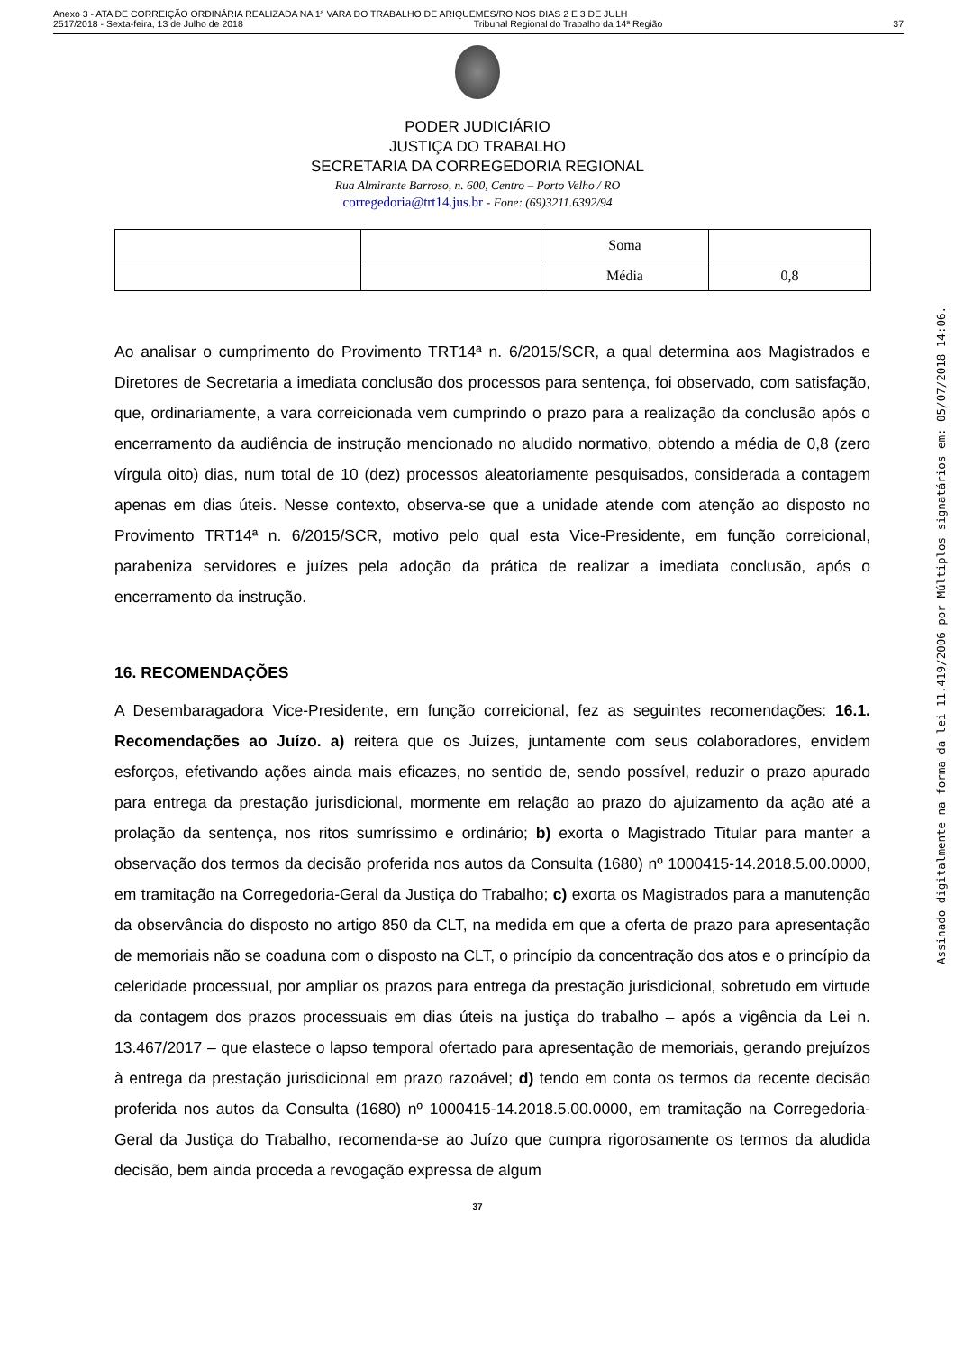Anexo 3 - ATA DE CORREIÇÃO ORDINÁRIA REALIZADA NA 1ª VARA DO TRABALHO DE ARIQUEMES/RO NOS DIAS 2 E 3 DE JULH
2517/2018 - Sexta-feira, 13 de Julho de 2018 Tribunal Regional do Trabalho da 14ª Região 37
PODER JUDICIÁRIO
JUSTIÇA DO TRABALHO
SECRETARIA DA CORREGEDORIA REGIONAL
Rua Almirante Barroso, n. 600, Centro – Porto Velho / RO
corregedoria@trt14.jus.br - Fone: (69)3211.6392/94
| | | Soma | |
| | | Média | 0,8 |
Ao analisar o cumprimento do Provimento TRT14ª n. 6/2015/SCR, a qual determina aos Magistrados e Diretores de Secretaria a imediata conclusão dos processos para sentença, foi observado, com satisfação, que, ordinariamente, a vara correicionada vem cumprindo o prazo para a realização da conclusão após o encerramento da audiência de instrução mencionado no aludido normativo, obtendo a média de 0,8 (zero vírgula oito) dias, num total de 10 (dez) processos aleatoriamente pesquisados, considerada a contagem apenas em dias úteis. Nesse contexto, observa-se que a unidade atende com atenção ao disposto no Provimento TRT14ª n. 6/2015/SCR, motivo pelo qual esta Vice-Presidente, em função correicional, parabeniza servidores e juízes pela adoção da prática de realizar a imediata conclusão, após o encerramento da instrução.
16. RECOMENDAÇÕES
A Desembaragadora Vice-Presidente, em função correicional, fez as seguintes recomendações: 16.1. Recomendações ao Juízo. a) reitera que os Juízes, juntamente com seus colaboradores, envidem esforços, efetivando ações ainda mais eficazes, no sentido de, sendo possível, reduzir o prazo apurado para entrega da prestação jurisdicional, mormente em relação ao prazo do ajuizamento da ação até a prolação da sentença, nos ritos sumríssimo e ordinário; b) exorta o Magistrado Titular para manter a observação dos termos da decisão proferida nos autos da Consulta (1680) nº 1000415-14.2018.5.00.0000, em tramitação na Corregedoria-Geral da Justiça do Trabalho; c) exorta os Magistrados para a manutenção da observância do disposto no artigo 850 da CLT, na medida em que a oferta de prazo para apresentação de memoriais não se coaduna com o disposto na CLT, o princípio da concentração dos atos e o princípio da celeridade processual, por ampliar os prazos para entrega da prestação jurisdicional, sobretudo em virtude da contagem dos prazos processuais em dias úteis na justiça do trabalho – após a vigência da Lei n. 13.467/2017 – que elastece o lapso temporal ofertado para apresentação de memoriais, gerando prejuízos à entrega da prestação jurisdicional em prazo razoável; d) tendo em conta os termos da recente decisão proferida nos autos da Consulta (1680) nº 1000415-14.2018.5.00.0000, em tramitação na Corregedoria-Geral da Justiça do Trabalho, recomenda-se ao Juízo que cumpra rigorosamente os termos da aludida decisão, bem ainda proceda a revogação expressa de algum
37
Assinado digitalmente na forma da lei 11.419/2006 por Múltiplos signatários em: 05/07/2018 14:06.